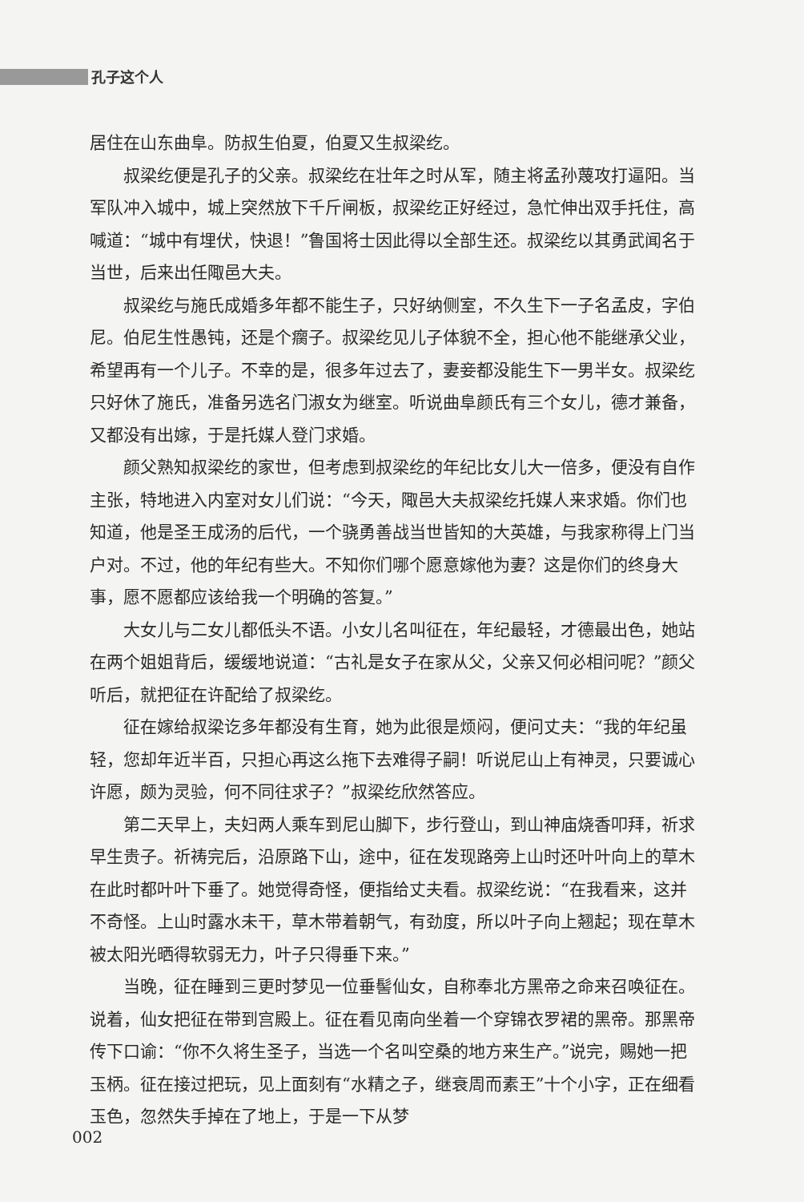孔子这个人
居住在山东曲阜。防叔生伯夏，伯夏又生叔梁纥。
叔梁纥便是孔子的父亲。叔梁纥在壮年之时从军，随主将孟孙蔑攻打逼阳。当军队冲入城中，城上突然放下千斤闸板，叔梁纥正好经过，急忙伸出双手托住，高喊道：“城中有埋伏，快退！”鲁国将士因此得以全部生还。叔梁纥以其勇武闻名于当世，后来出任陬邑大夫。
叔梁纥与施氏成婚多年都不能生子，只好纳侧室，不久生下一子名孟皮，字伯尼。伯尼生性愚钝，还是个瘸子。叔梁纥见儿子体貌不全，担心他不能继承父业，希望再有一个儿子。不幸的是，很多年过去了，妻妾都没能生下一男半女。叔梁纥只好休了施氏，准备另选名门淑女为继室。听说曲阜颜氏有三个女儿，德才兼备，又都没有出嫁，于是托媒人登门求婚。
颜父熟知叔梁纥的家世，但考虑到叔梁纥的年纪比女儿大一倍多，便没有自作主张，特地进入内室对女儿们说：“今天，陬邑大夫叔梁纥托媒人来求婚。你们也知道，他是圣王成汤的后代，一个骁勇善战当世皆知的大英雄，与我家称得上门当户对。不过，他的年纪有些大。不知你们哪个愿意嫁他为妻？这是你们的终身大事，愿不愿都应该给我一个明确的答复。”
大女儿与二女儿都低头不语。小女儿名叫征在，年纪最轻，才德最出色，她站在两个姐姐背后，缓缓地说道：“古礼是女子在家从父，父亲又何必相问呢？”颜父听后，就把征在许配给了叔梁纥。
征在嫁给叔梁讫多年都没有生育，她为此很是烦闷，便问丈夫：“我的年纪虽轻，您却年近半百，只担心再这么拖下去难得子嗣！听说尼山上有神灵，只要诚心许愿，颇为灵验，何不同往求子？”叔梁纥欣然答应。
第二天早上，夫妇两人乘车到尼山脚下，步行登山，到山神庙烧香叩拜，祈求早生贵子。祈祷完后，沿原路下山，途中，征在发现路旁上山时还叶叶向上的草木在此时都叶叶下垂了。她觉得奇怪，便指给丈夫看。叔梁纥说：“在我看来，这并不奇怪。上山时露水未干，草木带着朝气，有劲度，所以叶子向上翘起；现在草木被太阳光晒得软弱无力，叶子只得垂下来。”
当晚，征在睡到三更时梦见一位垂髻仙女，自称奉北方黑帝之命来召唤征在。说着，仙女把征在带到宫殿上。征在看见南向坐着一个穿锦衣罗裙的黑帝。那黑帝传下口谕：“你不久将生圣子，当选一个名叫空桑的地方来生产。”说完，赐她一把玉柄。征在接过把玩，见上面刻有“水精之子，继衰周而素王”十个小字，正在细看玉色，忽然失手掉在了地上，于是一下从梦
002